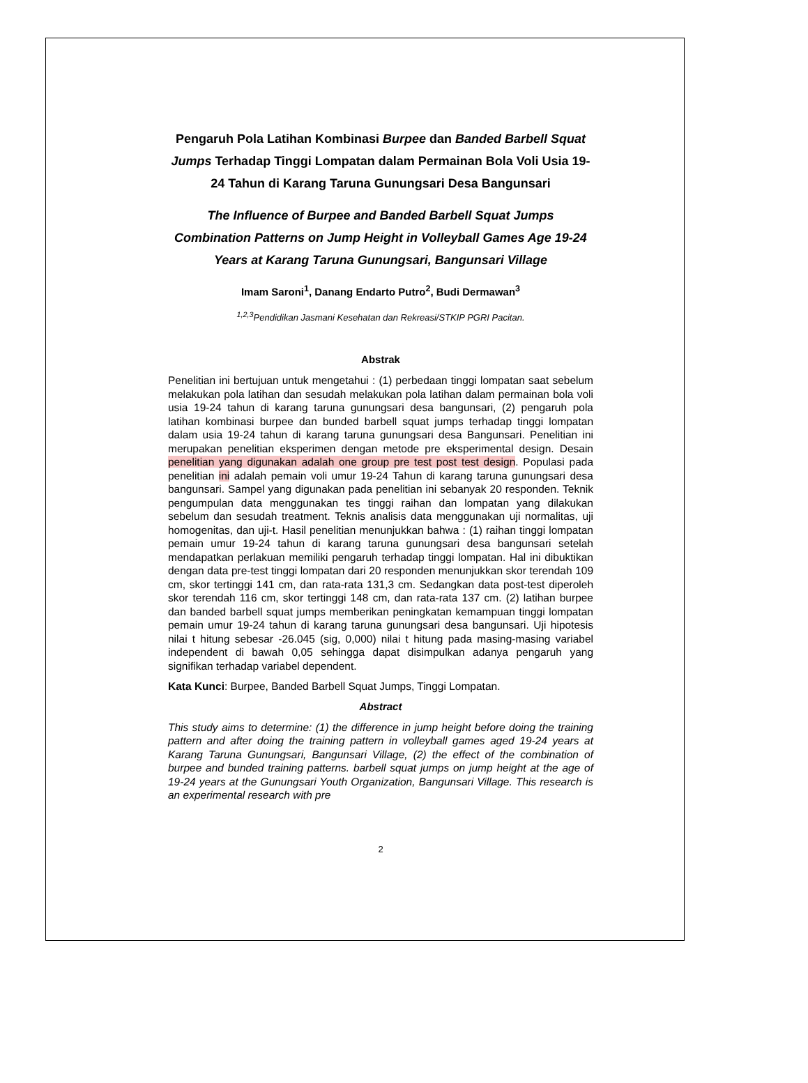Pengaruh Pola Latihan Kombinasi Burpee dan Banded Barbell Squat Jumps Terhadap Tinggi Lompatan dalam Permainan Bola Voli Usia 19-24 Tahun di Karang Taruna Gunungsari Desa Bangunsari
The Influence of Burpee and Banded Barbell Squat Jumps Combination Patterns on Jump Height in Volleyball Games Age 19-24 Years at Karang Taruna Gunungsari, Bangunsari Village
Imam Saroni<sup>1</sup>, Danang Endarto Putro<sup>2</sup>, Budi Dermawan<sup>3</sup>
<sup>1,2,3</sup>Pendidikan Jasmani Kesehatan dan Rekreasi/STKIP PGRI Pacitan.
Abstrak
Penelitian ini bertujuan untuk mengetahui : (1) perbedaan tinggi lompatan saat sebelum melakukan pola latihan dan sesudah melakukan pola latihan dalam permainan bola voli usia 19-24 tahun di karang taruna gunungsari desa bangunsari, (2) pengaruh pola latihan kombinasi burpee dan bunded barbell squat jumps terhadap tinggi lompatan dalam usia 19-24 tahun di karang taruna gunungsari desa Bangunsari. Penelitian ini merupakan penelitian eksperimen dengan metode pre eksperimental design. Desain penelitian yang digunakan adalah one group pre test post test design. Populasi pada penelitian ini adalah pemain voli umur 19-24 Tahun di karang taruna gunungsari desa bangunsari. Sampel yang digunakan pada penelitian ini sebanyak 20 responden. Teknik pengumpulan data menggunakan tes tinggi raihan dan lompatan yang dilakukan sebelum dan sesudah treatment. Teknis analisis data menggunakan uji normalitas, uji homogenitas, dan uji-t. Hasil penelitian menunjukkan bahwa : (1) raihan tinggi lompatan pemain umur 19-24 tahun di karang taruna gunungsari desa bangunsari setelah mendapatkan perlakuan memiliki pengaruh terhadap tinggi lompatan. Hal ini dibuktikan dengan data pre-test tinggi lompatan dari 20 responden menunjukkan skor terendah 109 cm, skor tertinggi 141 cm, dan rata-rata 131,3 cm. Sedangkan data post-test diperoleh skor terendah 116 cm, skor tertinggi 148 cm, dan rata-rata 137 cm. (2) latihan burpee dan banded barbell squat jumps memberikan peningkatan kemampuan tinggi lompatan pemain umur 19-24 tahun di karang taruna gunungsari desa bangunsari. Uji hipotesis nilai t hitung sebesar -26.045 (sig, 0,000) nilai t hitung pada masing-masing variabel independent di bawah 0,05 sehingga dapat disimpulkan adanya pengaruh yang signifikan terhadap variabel dependent.
Kata Kunci: Burpee, Banded Barbell Squat Jumps, Tinggi Lompatan.
Abstract
This study aims to determine: (1) the difference in jump height before doing the training pattern and after doing the training pattern in volleyball games aged 19-24 years at Karang Taruna Gunungsari, Bangunsari Village, (2) the effect of the combination of burpee and bunded training patterns. barbell squat jumps on jump height at the age of 19-24 years at the Gunungsari Youth Organization, Bangunsari Village. This research is an experimental research with pre
2